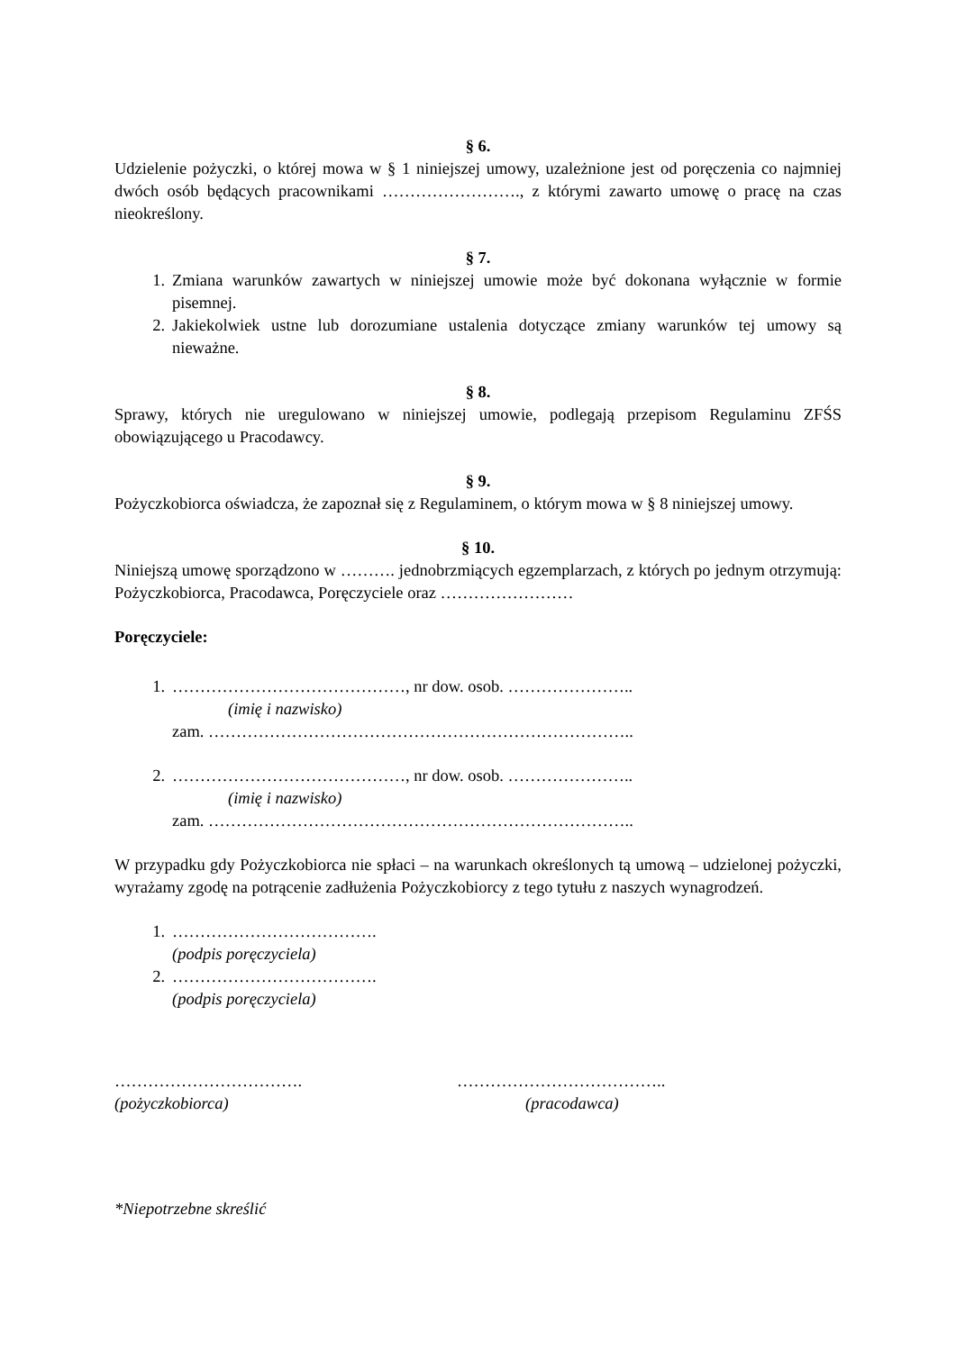§ 6.
Udzielenie pożyczki, o której mowa w § 1 niniejszej umowy, uzależnione jest od poręczenia co najmniej dwóch osób będących pracownikami ……………………., z którymi zawarto umowę o pracę na czas nieokreślony.
§ 7.
1. Zmiana warunków zawartych w niniejszej umowie może być dokonana wyłącznie w formie pisemnej.
2. Jakiekolwiek ustne lub dorozumiane ustalenia dotyczące zmiany warunków tej umowy są nieważne.
§ 8.
Sprawy, których nie uregulowano w niniejszej umowie, podlegają przepisom Regulaminu ZFŚS obowiązującego u Pracodawcy.
§ 9.
Pożyczkobiorca oświadcza, że zapoznał się z Regulaminem, o którym mowa w § 8 niniejszej umowy.
§ 10.
Niniejszą umowę sporządzono w ………. jednobrzmiących egzemplarzach, z których po jednym otrzymują: Pożyczkobiorca, Pracodawca, Poręczyciele oraz ……………………
Poręczyciele:
1. ……………………………………, nr dow. osob. …………………..
(imię i nazwisko)
zam. …………………………………………………………………..
2. ……………………………………, nr dow. osob. …………………..
(imię i nazwisko)
zam. …………………………………………………………………..
W przypadku gdy Pożyczkobiorca nie spłaci – na warunkach określonych tą umową – udzielonej pożyczki, wyrażamy zgodę na potrącenie zadłużenia Pożyczkobiorcy z tego tytułu z naszych wynagrodzeń.
1. ……………………………….
(podpis poręczyciela)
2. ……………………………….
(podpis poręczyciela)
…………………………….
(pożyczkobiorca)
………………………………..
(pracodawca)
*Niepotrzebne skreślić